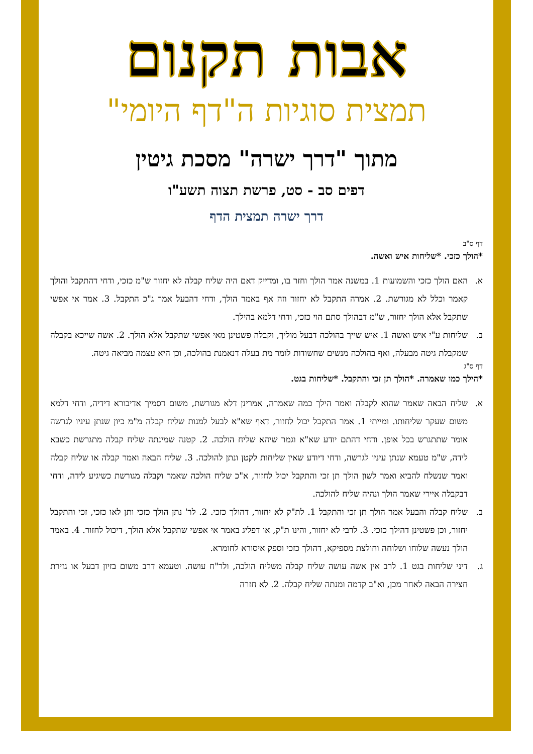אבות תקנום
תמצית סוגיות ה"דף היומי"
מתוך "דרך ישרה" מסכת גיטין
דפים סב - סט, פרשת תצוה תשע"ו
דרך ישרה תמצית הדף
דף ס"ב
*הולך כזכי. *שליחות איש ואשה.
א. האם הולך כזכי והשמועות 1. במשנה אמר הולך וחזר בו, ומדייק דאם היה שליח קבלה לא יחזור ש"מ כזכי, ודחי דהתקבל והולך קאמר וכלל לא מגורשת. 2. אמרה התקבל לא יחזור וזה אף באמר הולך, ודחי דהבעל אמר ג"כ התקבל. 3. אמר אי אפשי שתקבל אלא הולך יחזור, ש"מ דבהולך סתם הוי כזכי, ודחי דלמא בהילך.
ב. שליחות ע"י איש ואשה 1. איש שייך בהולכה דבעל מוליך, וקבלה פשטינן מאי אפשי שתקבל אלא הולך. 2. אשה שייכא בקבלה שמקבלת גיטה מבעלה, ואף בהולכה מנשים שחשודות לומר מת בעלה דנאמנת בהולכה, וכן היא עצמה מביאה גיטה.
דף ס"ג
*הילך כמו שאמרה. *הולך תן זכי והתקבל. *שליחות בגט.
א. שליח הבאה שאמר שהוא לקבלה ואמר הילך כמה שאמרה, אמרינן דלא מגורשת, משום דסמיך אדיבורא דידיה, ודחי דלמא משום שעקר שליחותו. ומייתי 1. אמר התקבל יכול לחזור, דאף שא"א לבעל למנות שליח קבלה מ"מ כיון שנתן עיניו לגרשה אומר שתתגרש בכל אופן. ודחי דהתם יודע שא"א וגמר שיהא שליח הולכה. 2. קטנה שמינתה שליח קבלה מתגרשת כשבא לידה, ש"מ טעמא שנתן עיניו לגרשה, ודחי דיודע שאין שליחות לקטן ונתן להולכה. 3. שליח הבאה ואמר קבלה או שליח קבלה ואמר שנשלח להביא ואמר לשון הולך תן זכי והתקבל יכול לחזור, א"כ שליח הולכה שאמר וקבלה מגורשת כשיגיע לידה, ודחי דבקבלה איירי שאמר הולך ונהיה שליח להולכה.
ב. שליח קבלה והבעל אמר הולך תן זכי והתקבל 1. לת"ק לא יחזור, דהולך כזכי. 2. לר' נתן הולך כזכי ותן לאו כזכי, זכי והתקבל יחזור, וכן פשטינן דהילך כזכי. 3. לרבי לא יחזור, והינו ת"ק, או דפליג באמר אי אפשי שתקבל אלא הולך, דיכול לחזור. 4. באמר הולך נעשה שלוחו ושלוחה וחולצת מספיקא, דהולך כזכי וספק איסורא לחומרא.
ג. דיני שליחות בגט 1. לרב אין אשה עושה שליח קבלה משליח הולכה, ולר"ח עושה. וטעמא דרב משום בזיון דבעל או גזירת חצירה הבאה לאחר מכן, וא"ב קדמה ומנתה שליח קבלה. 2. לא חזרה